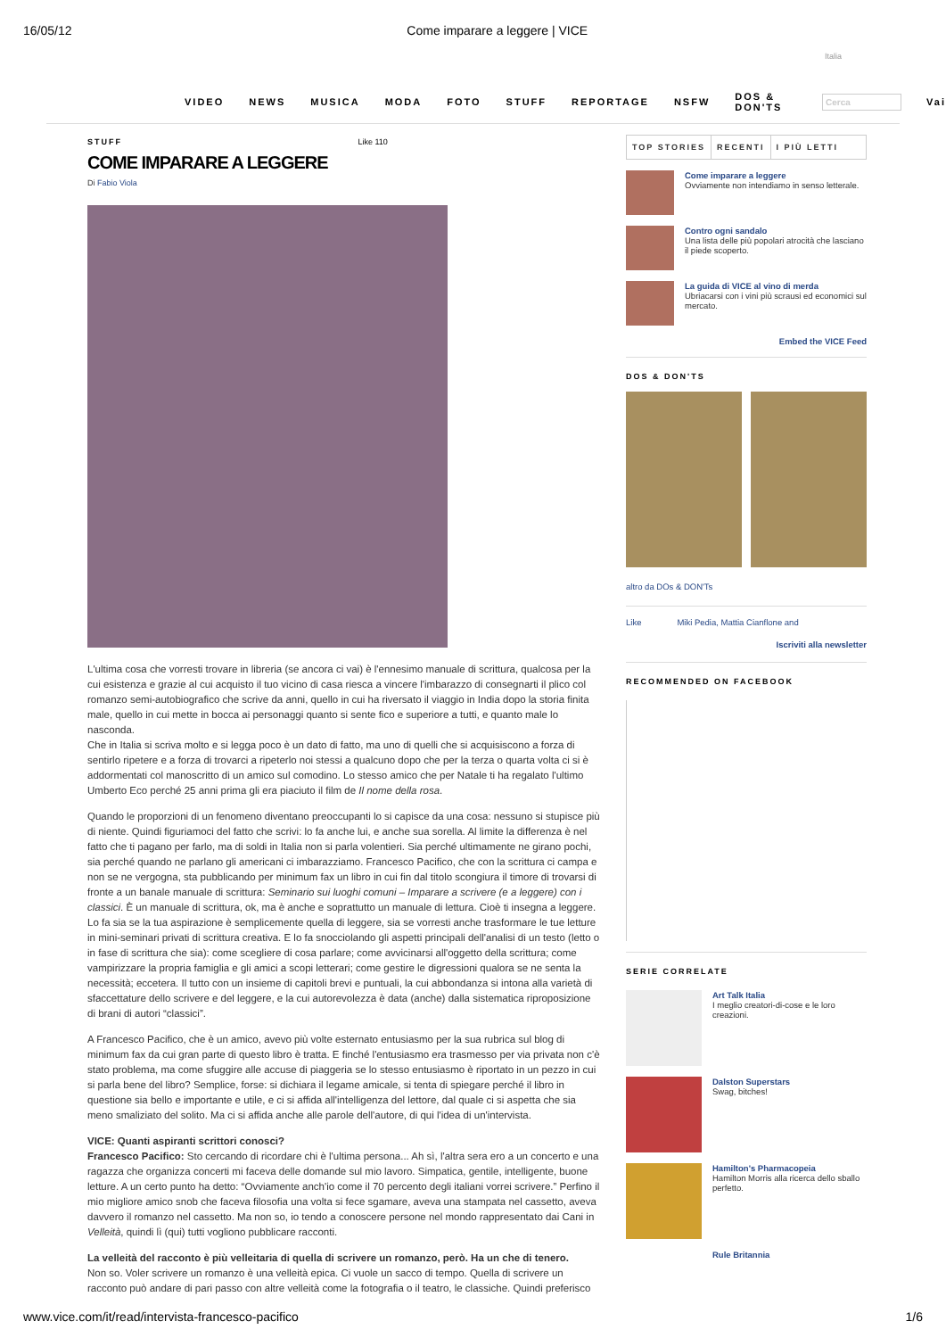16/05/12 Come imparare a leggere | VICE
Italia
VIDEO NEWS MUSICA MODA FOTO STUFF REPORTAGE NSFW DOS & DON'TS Cerca Vai
STUFF Like 110
COME IMPARARE A LEGGERE
Di Fabio Viola
L'ultima cosa che vorresti trovare in libreria (se ancora ci vai) è l'ennesimo manuale di scrittura, qualcosa per la cui esistenza e grazie al cui acquisto il tuo vicino di casa riesca a vincere l'imbarazzo di consegnarti il plico col romanzo semi-autobiografico che scrive da anni, quello in cui ha riversato il viaggio in India dopo la storia finita male, quello in cui mette in bocca ai personaggi quanto si sente fico e superiore a tutti, e quanto male lo nasconda.
Che in Italia si scriva molto e si legga poco è un dato di fatto, ma uno di quelli che si acquisiscono a forza di sentirlo ripetere e a forza di trovarci a ripeterlo noi stessi a qualcuno dopo che per la terza o quarta volta ci si è addormentati col manoscritto di un amico sul comodino. Lo stesso amico che per Natale ti ha regalato l'ultimo Umberto Eco perché 25 anni prima gli era piaciuto il film de Il nome della rosa.
Quando le proporzioni di un fenomeno diventano preoccupanti lo si capisce da una cosa: nessuno si stupisce più di niente. Quindi figuriamoci del fatto che scrivi: lo fa anche lui, e anche sua sorella. Al limite la differenza è nel fatto che ti pagano per farlo, ma di soldi in Italia non si parla volentieri. Sia perché ultimamente ne girano pochi, sia perché quando ne parlano gli americani ci imbarazziamo. Francesco Pacifico, che con la scrittura ci campa e non se ne vergogna, sta pubblicando per minimum fax un libro in cui fin dal titolo scongiura il timore di trovarsi di fronte a un banale manuale di scrittura: Seminario sui luoghi comuni – Imparare a scrivere (e a leggere) con i classici. È un manuale di scrittura, ok, ma è anche e soprattutto un manuale di lettura. Cioè ti insegna a leggere. Lo fa sia se la tua aspirazione è semplicemente quella di leggere, sia se vorresti anche trasformare le tue letture in mini-seminari privati di scrittura creativa. E lo fa snocciolando gli aspetti principali dell'analisi di un testo (letto o in fase di scrittura che sia): come scegliere di cosa parlare; come avvicinarsi all'oggetto della scrittura; come vampirizzare la propria famiglia e gli amici a scopi letterari; come gestire le digressioni qualora se ne senta la necessità; eccetera. Il tutto con un insieme di capitoli brevi e puntuali, la cui abbondanza si intona alla varietà di sfaccettature dello scrivere e del leggere, e la cui autorevolezza è data (anche) dalla sistematica riproposizione di brani di autori “classici”.
A Francesco Pacifico, che è un amico, avevo più volte esternato entusiasmo per la sua rubrica sul blog di minimum fax da cui gran parte di questo libro è tratta. E finché l'entusiasmo era trasmesso per via privata non c'è stato problema, ma come sfuggire alle accuse di piaggeria se lo stesso entusiasmo è riportato in un pezzo in cui si parla bene del libro? Semplice, forse: si dichiara il legame amicale, si tenta di spiegare perché il libro in questione sia bello e importante e utile, e ci si affida all'intelligenza del lettore, dal quale ci si aspetta che sia meno smaliziato del solito. Ma ci si affida anche alle parole dell'autore, di qui l'idea di un'intervista.
VICE: Quanti aspiranti scrittori conosci?
Francesco Pacifico: Sto cercando di ricordare chi è l'ultima persona... Ah sì, l'altra sera ero a un concerto e una ragazza che organizza concerti mi faceva delle domande sul mio lavoro. Simpatica, gentile, intelligente, buone letture. A un certo punto ha detto: “Ovviamente anch'io come il 70 percento degli italiani vorrei scrivere.” Perfino il mio migliore amico snob che faceva filosofia una volta si fece sgamare, aveva una stampata nel cassetto, aveva davvero il romanzo nel cassetto. Ma non so, io tendo a conoscere persone nel mondo rappresentato dai Cani in Velleità, quindi lì (qui) tutti vogliono pubblicare racconti.
La velleità del racconto è più velleitaria di quella di scrivere un romanzo, però. Ha un che di tenero.
Non so. Voler scrivere un romanzo è una velleità epica. Ci vuole un sacco di tempo. Quella di scrivere un racconto può andare di pari passo con altre velleità come la fotografia o il teatro, le classiche. Quindi preferisco
TOP STORIES RECENTI I PIÙ LETTI
Come imparare a leggere
Ovviamente non intendiamo in senso letterale.
Contro ogni sandalo
Una lista delle più popolari atrocità che lasciano il piede scoperto.
La guida di VICE al vino di merda
Ubriacarsi con i vini più scrausi ed economici sul mercato.
Embed the VICE Feed
DOS & DON'TS
altro da DOs & DON'Ts
Like Miki Pedia, Mattia Cianflone and
Iscriviti alla newsletter
RECOMMENDED ON FACEBOOK
SERIE CORRELATE
Art Talk Italia
I meglio creatori-di-cose e le loro creazioni.
Dalston Superstars
Swag, bitches!
Hamilton's Pharmacopeia
Hamilton Morris alla ricerca dello sballo perfetto.
Rule Britannia
www.vice.com/it/read/intervista-francesco-pacifico 1/6